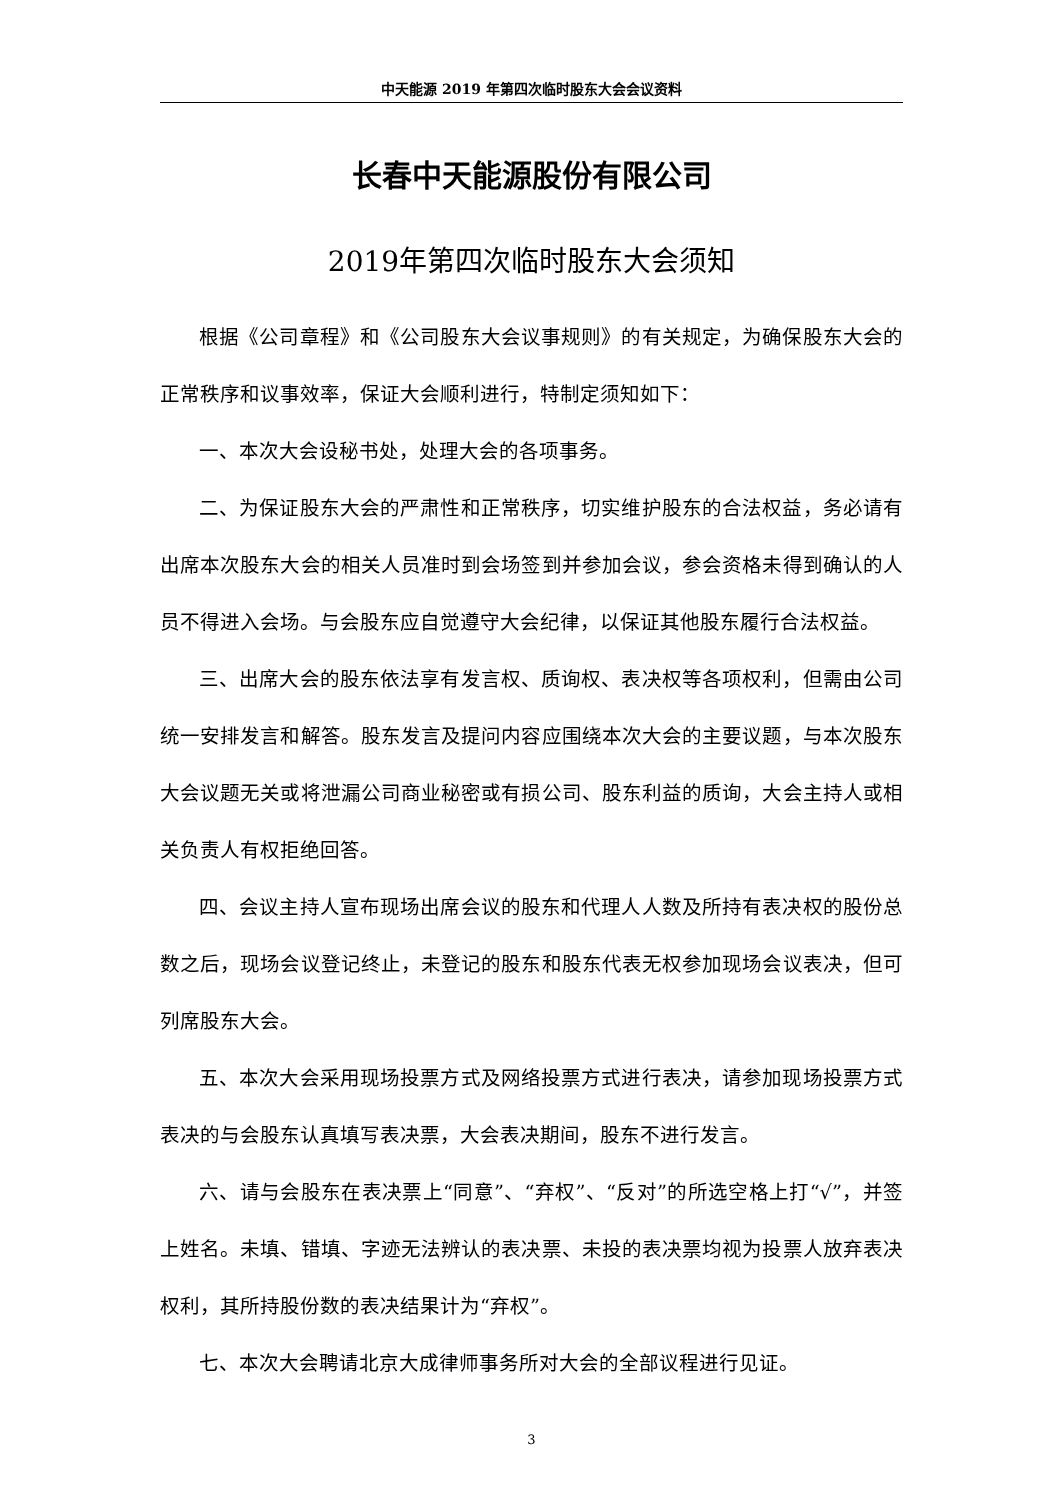中天能源 2019 年第四次临时股东大会会议资料
长春中天能源股份有限公司
2019年第四次临时股东大会须知
根据《公司章程》和《公司股东大会议事规则》的有关规定，为确保股东大会的正常秩序和议事效率，保证大会顺利进行，特制定须知如下：
一、本次大会设秘书处，处理大会的各项事务。
二、为保证股东大会的严肃性和正常秩序，切实维护股东的合法权益，务必请有出席本次股东大会的相关人员准时到会场签到并参加会议，参会资格未得到确认的人员不得进入会场。与会股东应自觉遵守大会纪律，以保证其他股东履行合法权益。
三、出席大会的股东依法享有发言权、质询权、表决权等各项权利，但需由公司统一安排发言和解答。股东发言及提问内容应围绕本次大会的主要议题，与本次股东大会议题无关或将泄漏公司商业秘密或有损公司、股东利益的质询，大会主持人或相关负责人有权拒绝回答。
四、会议主持人宣布现场出席会议的股东和代理人人数及所持有表决权的股份总数之后，现场会议登记终止，未登记的股东和股东代表无权参加现场会议表决，但可列席股东大会。
五、本次大会采用现场投票方式及网络投票方式进行表决，请参加现场投票方式表决的与会股东认真填写表决票，大会表决期间，股东不进行发言。
六、请与会股东在表决票上“同意”、“弃权”、“反对”的所选空格上打“√”，并签上姓名。未填、错填、字迹无法辨认的表决票、未投的表决票均视为投票人放弃表决权利，其所持股份数的表决结果计为“弃权”。
七、本次大会聘请北京大成律师事务所对大会的全部议程进行见证。
3